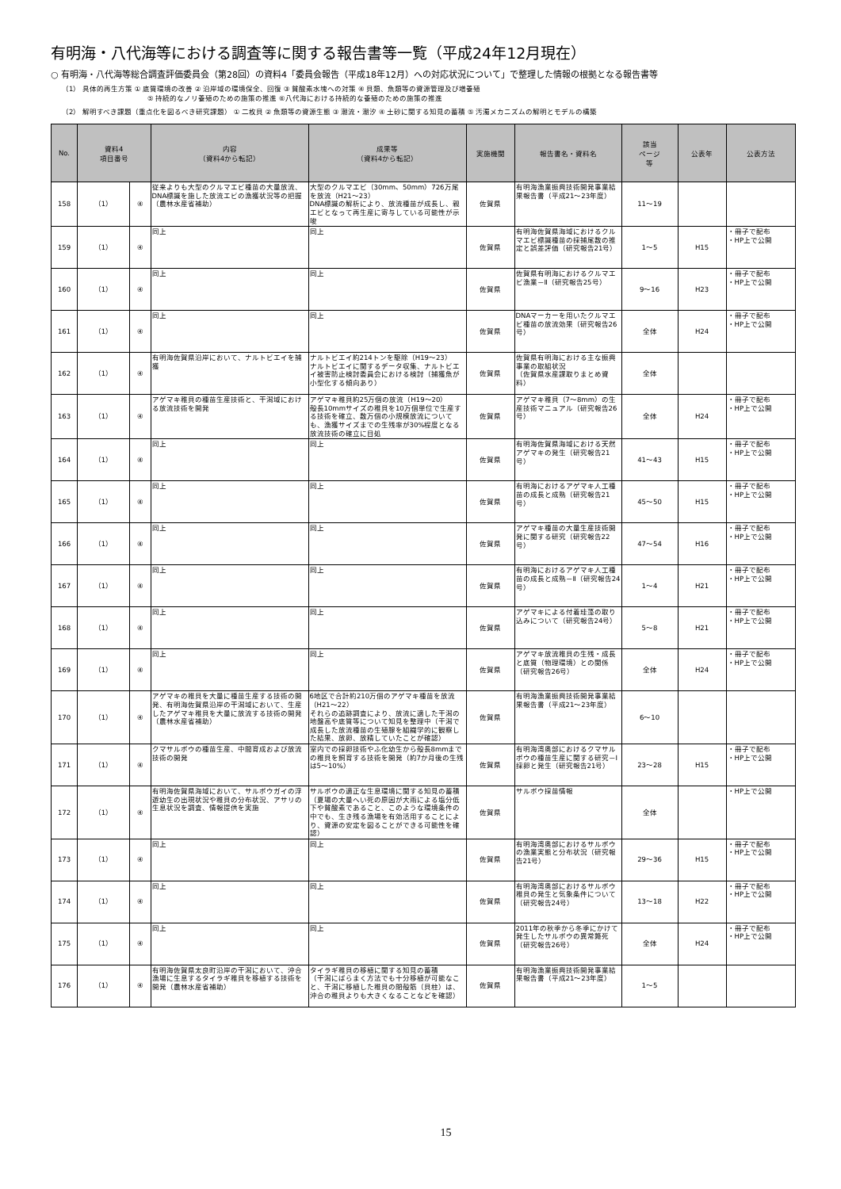有明海・八代海等における調査等に関する報告書等一覧（平成24年12月現在）
○ 有明海・八代海等総合調査評価委員会（第28回）の資料4「委員会報告（平成18年12月）への対応状況について」で整理した情報の根拠となる報告書等
（1） 具体的再生方策 ① 底質環境の改善 ② 沿岸域の環境保全、回復 ③ 貧酸素水塊への対策 ④ 貝類、魚類等の資源管理及び増養殖
　　　　　　　　　　　　⑤ 持続的なノリ養殖のための施策の推進 ⑥八代海における持続的な養殖のための施策の推進
（2） 解明すべき課題（重点化を図るべき研究課題） ① 二枚貝 ② 魚類等の資源生態 ③ 潮流・潮汐 ④ 土砂に関する知見の蓄積 ⑤ 汚濁メカニズムの解明とモデルの構築
| No. | 資料4 項目番号 | | 内容 （資料4から転記） | 成果等 （資料4から転記） | 実施機関 | 報告書名・資料名 | 該当 ページ 等 | 公表年 | 公表方法 |
| --- | --- | --- | --- | --- | --- | --- | --- | --- | --- |
| 158 | （1） | ④ | 従来よりも大型のクルマエビ種苗の大量放流、DNA標識を施した放流エビの漁獲状況等の把握（農林水産省補助） | 大型のクルマエビ（30mm、50mm）726万尾を放流（H21～23） DNA標識の解析により、放流種苗が成長し、親エビとなって再生産に寄与している可能性が示唆 | 佐賀県 | 有明海漁業振興技術開発事業結果報告書（平成21～23年度） | 11～19 | | |
| 159 | （1） | ④ | 同上 | 同上 | 佐賀県 | 有明海佐賀県海域におけるクルマエビ標識種苗の採捕尾数の推定と誤差評価（研究報告21号） | 1～5 | H15 | ・冊子で配布 ・HP上で公開 |
| 160 | （1） | ④ | 同上 | 同上 | 佐賀県 | 佐賀県有明海におけるクルマエビ漁業－Ⅱ（研究報告25号） | 9～16 | H23 | ・冊子で配布 ・HP上で公開 |
| 161 | （1） | ④ | 同上 | 同上 | 佐賀県 | DNAマーカーを用いたクルマエビ種苗の放流効果（研究報告26号） | 全体 | H24 | ・冊子で配布 ・HP上で公開 |
| 162 | （1） | ④ | 有明海佐賀県沿岸において、ナルトビエイを捕獲 | ナルトビエイ約214トンを駆除（H19～23） ナルトビエイに関するデータ収集、ナルトビエイ被害防止検討委員会における検討（捕獲魚が小型化する傾向あり） | 佐賀県 | 佐賀県有明海における主な振興事業の取組状況 （佐賀県水産課取りまとめ資料） | 全体 | | |
| 163 | （1） | ④ | アゲマキ稚貝の種苗生産技術と、干潟域における放流技術を開発 | アゲマキ稚貝約25万個の放流（H19～20） 殻長10mmサイズの稚貝を10万個単位で生産する技術を確立、数万個の小規模放流についても、漁獲サイズまでの生残率が30%程度となる放流技術の確立に目処 | 佐賀県 | アゲマキ稚貝（7～8mm）の生産技術マニュアル（研究報告26号） | 全体 | H24 | ・冊子で配布 ・HP上で公開 |
| 164 | （1） | ④ | 同上 | 同上 | 佐賀県 | 有明海佐賀県海域における天然アゲマキの発生（研究報告21号） | 41～43 | H15 | ・冊子で配布 ・HP上で公開 |
| 165 | （1） | ④ | 同上 | 同上 | 佐賀県 | 有明海におけるアゲマキ人工種苗の成長と成熟（研究報告21号） | 45～50 | H15 | ・冊子で配布 ・HP上で公開 |
| 166 | （1） | ④ | 同上 | 同上 | 佐賀県 | アゲマキ種苗の大量生産技術開発に関する研究（研究報告22号） | 47～54 | H16 | ・冊子で配布 ・HP上で公開 |
| 167 | （1） | ④ | 同上 | 同上 | 佐賀県 | 有明海におけるアゲマキ人工種苗の成長と成熟－Ⅱ（研究報告24号） | 1～4 | H21 | ・冊子で配布 ・HP上で公開 |
| 168 | （1） | ④ | 同上 | 同上 | 佐賀県 | アゲマキによる付着珪藻の取り込みについて（研究報告24号） | 5～8 | H21 | ・冊子で配布 ・HP上で公開 |
| 169 | （1） | ④ | 同上 | 同上 | 佐賀県 | アゲマキ放流稚貝の生残・成長と底質（物理環境）との関係（研究報告26号） | 全体 | H24 | ・冊子で配布 ・HP上で公開 |
| 170 | （1） | ④ | アゲマキの稚貝を大量に種苗生産する技術の開発、有明海佐賀県沿岸の干潟域において、生産したアゲマキ稚貝を大量に放流する技術の開発（農林水産省補助） | 6地区で合計約210万個のアゲマキ種苗を放流（H21～22） それらの追跡調査により、放流に適した干潟の地盤高や底質等について知見を整理中（干潟で成長した放流種苗の生殖腺を組織学的に観察した結果、放卵、放精していたことが確認） | 佐賀県 | 有明海漁業振興技術開発事業結果報告書（平成21～23年度） | 6～10 | | |
| 171 | （1） | ④ | クマサルボウの種苗生産、中間育成および放流技術の開発 | 室内での採卵技術やふ化幼生から殻長8mmまでの稚貝を飼育する技術を開発（約7か月後の生残は5～10%） | 佐賀県 | 有明海湾奥部におけるクマサルボウの種苗生産に関する研究－Ⅰ 採卵と発生（研究報告21号） | 23～28 | H15 | ・冊子で配布 ・HP上で公開 |
| 172 | （1） | ④ | 有明海佐賀県海域において、サルボウガイの浮遊幼生の出現状況や稚貝の分布状況、アサリの生息状況を調査、情報提供を実施 | サルボウの適正な生息環境に関する知見の蓄積 （夏場の大量へい死の原因が大雨による塩分低下や貧酸素であること、このような環境条件の中でも、生き残る漁場を有効活用することにより、資源の安定を図ることができる可能性を確認） | 佐賀県 | サルボウ採苗情報 | 全体 | | ・HP上で公開 |
| 173 | （1） | ④ | 同上 | 同上 | 佐賀県 | 有明海湾奥部におけるサルボウの漁業実態と分布状況（研究報告21号） | 29～36 | H15 | ・冊子で配布 ・HP上で公開 |
| 174 | （1） | ④ | 同上 | 同上 | 佐賀県 | 有明海湾奥部におけるサルボウ稚貝の発生と気象条件について（研究報告24号） | 13～18 | H22 | ・冊子で配布 ・HP上で公開 |
| 175 | （1） | ④ | 同上 | 同上 | 佐賀県 | 2011年の秋季から冬季にかけて発生したサルボウの異常斃死（研究報告26号） | 全体 | H24 | ・冊子で配布 ・HP上で公開 |
| 176 | （1） | ④ | 有明海佐賀県太良町沿岸の干潟において、沖合漁場に生息するタイラギ稚貝を移植する技術を開発（農林水産省補助） | タイラギ稚貝の移植に関する知見の蓄積 （干潟にばらまく方法でも十分移植が可能なこと、干潟に移植した稚貝の閉殻筋（貝柱）は、沖合の稚貝よりも大きくなることなどを確認） | 佐賀県 | 有明海漁業振興技術開発事業結果報告書（平成21～23年度） | 1～5 | | |
15